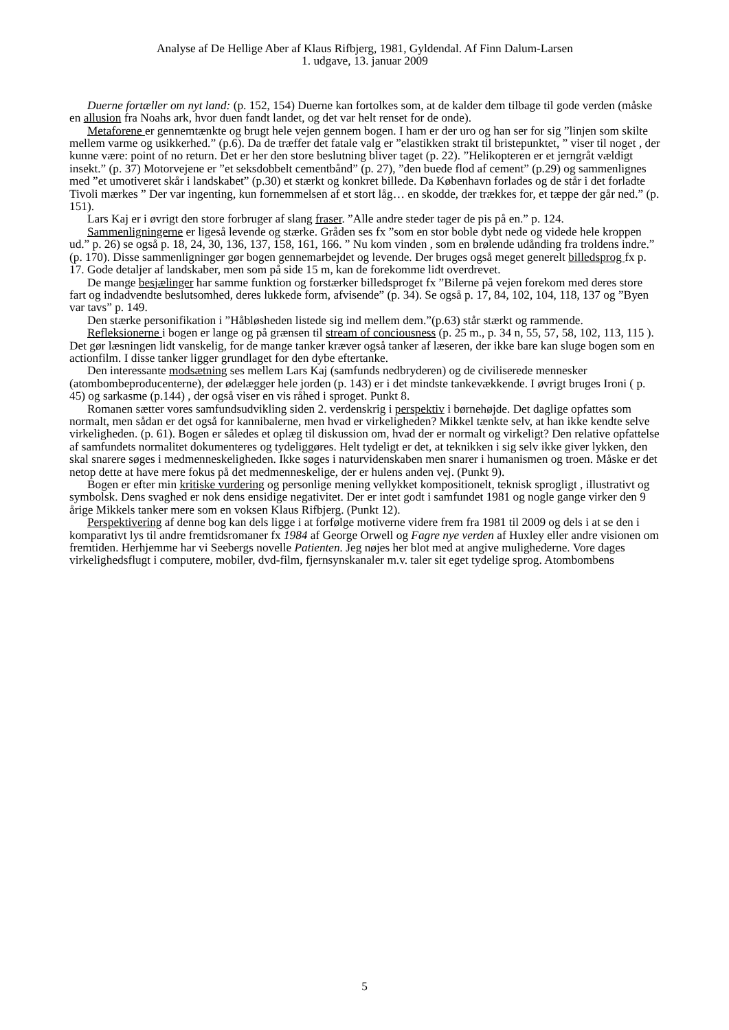Analyse af De Hellige Aber af Klaus Rifbjerg, 1981, Gyldendal. Af Finn Dalum-Larsen
1. udgave, 13. januar 2009
Duerne fortæller om nyt land: (p. 152, 154) Duerne kan fortolkes som, at de kalder dem tilbage til gode verden (måske en allusion fra Noahs ark, hvor duen fandt landet, og det var helt renset for de onde).
Metaforene er gennemtænkte og brugt hele vejen gennem bogen. I ham er der uro og han ser for sig ”linjen som skilte mellem varme og usikkerhed.” (p.6). Da de træffer det fatale valg er ”elastikken strakt til bristepunktet, ” viser til noget , der kunne være: point of no return. Det er her den store beslutning bliver taget (p. 22). ”Helikopteren er et jerngråt vældigt insekt.” (p. 37) Motorvejene er ”et seksdobbelt cementbånd” (p. 27), ”den buede flod af cement” (p.29) og sammenlignes med ”et umotiveret skår i landskabet” (p.30) et stærkt og konkret billede. Da København forlades og de står i det forladte Tivoli mærkes ” Der var ingenting, kun fornemmelsen af et stort låg… en skodde, der trækkes for, et tæppe der går ned.” (p. 151).
Lars Kaj er i øvrigt den store forbruger af slang fraser. ”Alle andre steder tager de pis på en.” p. 124.
Sammenligningerne er ligeså levende og stærke. Gråden ses fx ”som en stor boble dybt nede og videde hele kroppen ud.” p. 26) se også p. 18, 24, 30, 136, 137, 158, 161, 166. ” Nu kom vinden , som en brølende udånding fra troldens indre.” (p. 170). Disse sammenligninger gør bogen gennemarbejdet og levende. Der bruges også meget generelt billedsprog fx p. 17. Gode detaljer af landskaber, men som på side 15 m, kan de forekomme lidt overdrevet.
De mange besjælinger har samme funktion og forstærker billedsproget fx ”Bilerne på vejen forekom med deres store fart og indadvendte beslutsomhed, deres lukkede form, afvisende” (p. 34). Se også p. 17, 84, 102, 104, 118, 137 og ”Byen var tavs” p. 149.
Den stærke personifikation i ”Håbløsheden listede sig ind mellem dem.”(p.63) står stærkt og rammende.
Refleksionerne i bogen er lange og på grænsen til stream of conciousness (p. 25 m., p. 34 n, 55, 57, 58, 102, 113, 115 ). Det gør læsningen lidt vanskelig, for de mange tanker kræver også tanker af læseren, der ikke bare kan sluge bogen som en actionfilm. I disse tanker ligger grundlaget for den dybe eftertanke.
Den interessante modsætning ses mellem Lars Kaj (samfunds nedbryderen) og de civiliserede mennesker (atombombeproducenterne), der ødelægger hele jorden (p. 143) er i det mindste tankevækkende. I øvrigt bruges Ironi ( p. 45) og sarkasme (p.144) , der også viser en vis råhed i sproget. Punkt 8.
Romanen sætter vores samfundsudvikling siden 2. verdenskrig i perspektiv i børnehøjde. Det daglige opfattes som normalt, men sådan er det også for kannibalerne, men hvad er virkeligheden? Mikkel tænkte selv, at han ikke kendte selve virkeligheden. (p. 61). Bogen er således et oplæg til diskussion om, hvad der er normalt og virkeligt? Den relative opfattelse af samfundets normalitet dokumenteres og tydeliggøres. Helt tydeligt er det, at teknikken i sig selv ikke giver lykken, den skal snarere søges i medmenneskeligheden. Ikke søges i naturvidenskaben men snarer i humanismen og troen. Måske er det netop dette at have mere fokus på det medmenneskelige, der er hulens anden vej. (Punkt 9).
Bogen er efter min kritiske vurdering og personlige mening vellykket kompositionelt, teknisk sprogligt , illustrativt og symbolsk. Dens svaghed er nok dens ensidige negativitet. Der er intet godt i samfundet 1981 og nogle gange virker den 9 årige Mikkels tanker mere som en voksen Klaus Rifbjerg. (Punkt 12).
Perspektivering af denne bog kan dels ligge i at forfølge motiverne videre frem fra 1981 til 2009 og dels i at se den i komparativt lys til andre fremtidsromaner fx 1984 af George Orwell og Fagre nye verden af Huxley eller andre visionen om fremtiden. Herhjemme har vi Seebergs novelle Patienten. Jeg nøjes her blot med at angive mulighederne. Vore dages virkelighedsflugt i computere, mobiler, dvd-film, fjernsynskanaler m.v. taler sit eget tydelige sprog. Atombombens
5